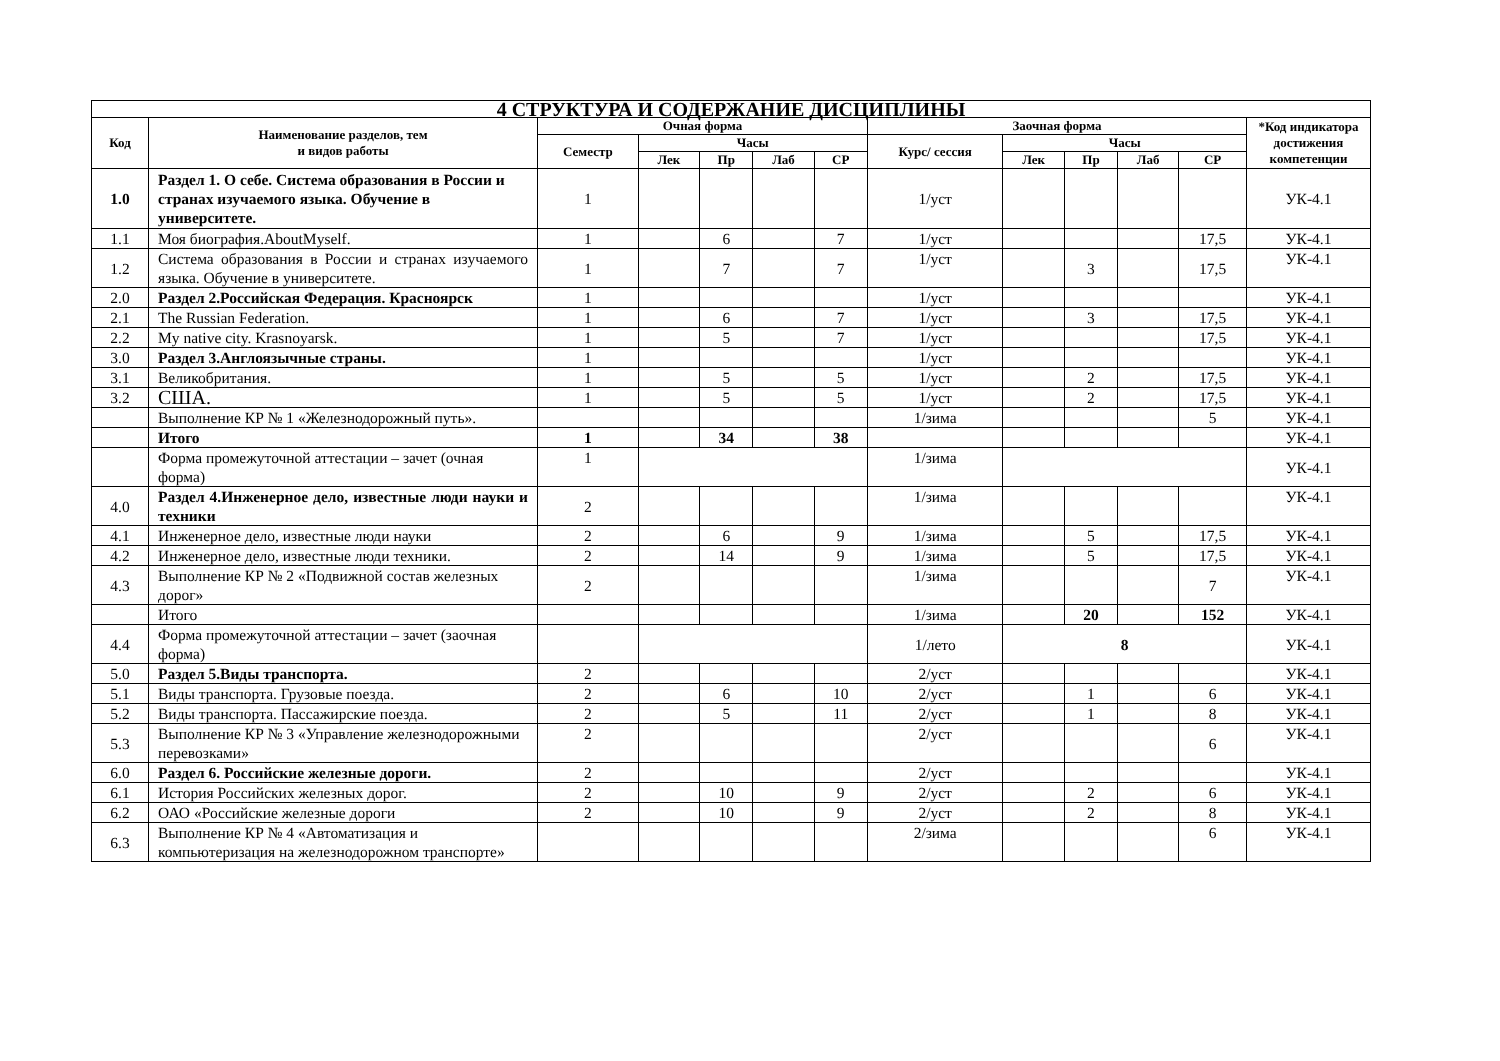| 4 СТРУКТУРА И СОДЕРЖАНИЕ ДИСЦИПЛИНЫ | | | | | | | | | | | | |
| --- | --- | --- | --- | --- | --- | --- | --- | --- | --- | --- | --- | --- |
| Код | Наименование разделов, тем и видов работы | Очная форма | | | | | Заочная форма | | | | | *Код индикатора достижения компетенции |
| | | Семестр | Часы | | | | Курс/ сессия | Часы | | | | |
| | | | Лек | Пр | Лаб | СР | | Лек | Пр | Лаб | СР | |
| 1.0 | Раздел 1. О себе. Система образования в России и странах изучаемого языка. Обучение в университете. | 1 | | | | | 1/уст | | | | | УК-4.1 |
| 1.1 | Моя биография.AboutMyself. | 1 | | 6 | | 7 | 1/уст | | | | 17,5 | УК-4.1 |
| 1.2 | Система образования в России и странах изучаемого языка. Обучение в университете. | 1 | | 7 | | 7 | 1/уст | | 3 | | 17,5 | УК-4.1 |
| 2.0 | Раздел 2.Российская Федерация. Красноярск | 1 | | | | | 1/уст | | | | | УК-4.1 |
| 2.1 | The Russian Federation. | 1 | | 6 | | 7 | 1/уст | | 3 | | 17,5 | УК-4.1 |
| 2.2 | My native city. Krasnoyarsk. | 1 | | 5 | | 7 | 1/уст | | | | 17,5 | УК-4.1 |
| 3.0 | Раздел 3.Англоязычные страны. | 1 | | | | | 1/уст | | | | | УК-4.1 |
| 3.1 | Великобритания. | 1 | | 5 | | 5 | 1/уст | | 2 | | 17,5 | УК-4.1 |
| 3.2 | США. | 1 | | 5 | | 5 | 1/уст | | 2 | | 17,5 | УК-4.1 |
| | Выполнение КР № 1 «Железнодорожный путь». | | | | | | 1/зима | | | | 5 | УК-4.1 |
| | Итого | 1 | | 34 | | 38 | | | | | | УК-4.1 |
| | Форма промежуточной аттестации – зачет (очная форма) | 1 | | | | | 1/зима | | | | | УК-4.1 |
| 4.0 | Раздел 4.Инженерное дело, известные люди науки и техники | 2 | | | | | 1/зима | | | | | УК-4.1 |
| 4.1 | Инженерное дело, известные люди науки | 2 | | 6 | | 9 | 1/зима | | 5 | | 17,5 | УК-4.1 |
| 4.2 | Инженерное дело, известные люди техники. | 2 | | 14 | | 9 | 1/зима | | 5 | | 17,5 | УК-4.1 |
| 4.3 | Выполнение КР № 2 «Подвижной состав железных дорог» | 2 | | | | | 1/зима | | | | 7 | УК-4.1 |
| | Итого | | | | | | 1/зима | | 20 | | 152 | УК-4.1 |
| 4.4 | Форма промежуточной аттестации – зачет (заочная форма) | | | | | | 1/лето | 8 | | | | УК-4.1 |
| 5.0 | Раздел 5.Виды транспорта. | 2 | | | | | 2/уст | | | | | УК-4.1 |
| 5.1 | Виды транспорта. Грузовые поезда. | 2 | | 6 | | 10 | 2/уст | | 1 | | 6 | УК-4.1 |
| 5.2 | Виды транспорта. Пассажирские поезда. | 2 | | 5 | | 11 | 2/уст | | 1 | | 8 | УК-4.1 |
| 5.3 | Выполнение КР № 3 «Управление железнодорожными перевозками» | 2 | | | | | 2/уст | | | | 6 | УК-4.1 |
| 6.0 | Раздел 6. Российские железные дороги. | 2 | | | | | 2/уст | | | | | УК-4.1 |
| 6.1 | История Российских железных дорог. | 2 | | 10 | | 9 | 2/уст | | 2 | | 6 | УК-4.1 |
| 6.2 | ОАО «Российские железные дороги | 2 | | 10 | | 9 | 2/уст | | 2 | | 8 | УК-4.1 |
| 6.3 | Выполнение КР № 4 «Автоматизация и компьютеризация на железнодорожном транспорте» | | | | | | 2/зима | | | | 6 | УК-4.1 |